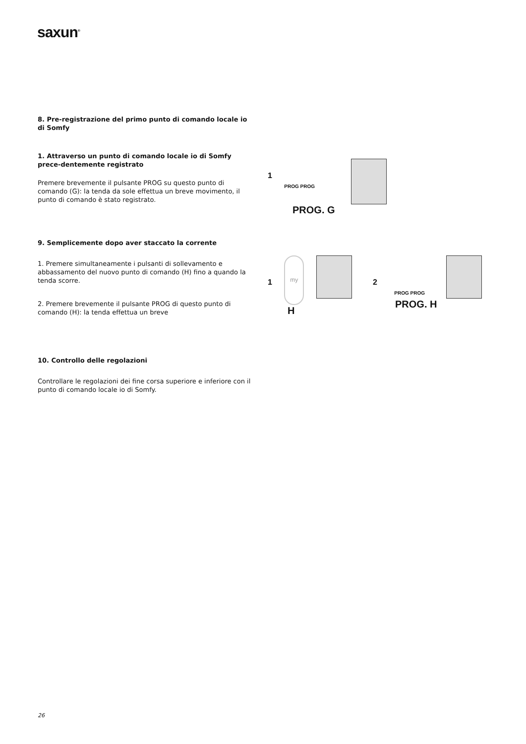saxun<sup>®</sup>
8. Pre-registrazione del primo punto di comando locale io di Somfy
1. Attraverso un punto di comando locale io di Somfy prece-dentemente registrato
Premere brevemente il pulsante PROG su questo punto di comando (G): la tenda da sole effettua un breve movimento, il punto di comando è stato registrato.
9. Semplicemente dopo aver staccato la corrente
1. Premere simultaneamente i pulsanti di sollevamento e abbassamento del nuovo punto di comando (H) fino a quando la tenda scorre.
2. Premere brevemente il pulsante PROG di questo punto di comando (H): la tenda effettua un breve
10. Controllo delle regolazioni
Controllare le regolazioni dei fine corsa superiore e inferiore con il punto di comando locale io di Somfy.
1 PROG PROG
PROG. G
1 my
H
2 PROG PROG
PROG. H
26